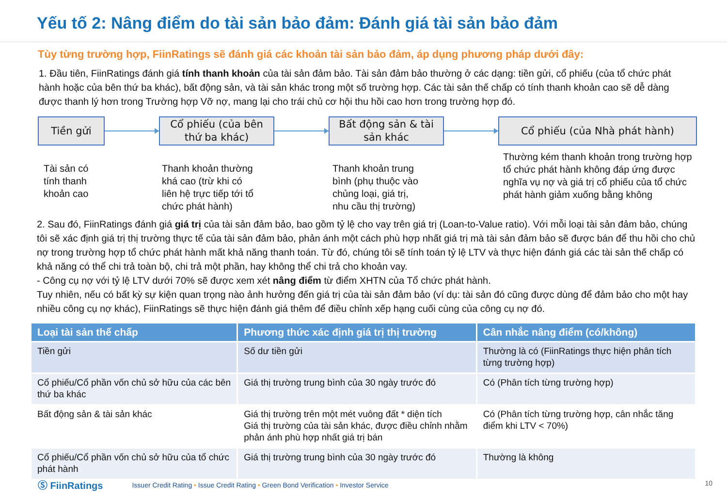Yếu tố 2: Nâng điểm do tài sản bảo đảm: Đánh giá tài sản bảo đảm
Tùy từng trường hợp, FiinRatings sẽ đánh giá các khoản tài sản bảo đảm, áp dụng phương pháp dưới đây:
1. Đầu tiên, FiinRatings đánh giá tính thanh khoản của tài sản đảm bảo. Tài sản đảm bảo thường ở các dạng: tiền gửi, cổ phiếu (của tổ chức phát hành hoặc của bên thứ ba khác), bất động sản, và tài sản khác trong một số trường hợp. Các tài sản thế chấp có tính thanh khoản cao sẽ dễ dàng được thanh lý hơn trong Trường hợp Vỡ nợ, mang lại cho trái chủ cơ hội thu hồi cao hơn trong trường hợp đó.
Tiền gửi
Cổ phiếu (của bên
thứ ba khác)
Bất động sản & tài
sản khác
Cổ phiếu (của Nhà phát hành)
Tài sản có
tính thanh
khoản cao
Thanh khoản thường
khá cao (trừ khi có
liên hệ trực tiếp tới tổ
chức phát hành)
Thanh khoản trung
bình (phụ thuộc vào
chủng loại, giá trị,
nhu cầu thị trường)
Thường kém thanh khoản trong trường hợp tổ chức phát hành không đáp ứng được nghĩa vụ nợ và giá trị cổ phiếu của tổ chức phát hành giảm xuống bằng không
2. Sau đó, FiinRatings đánh giá giá trị của tài sản đảm bảo, bao gồm tỷ lệ cho vay trên giá trị (Loan-to-Value ratio). Với mỗi loại tài sản đảm bảo, chúng tôi sẽ xác định giá trị thị trường thực tế của tài sản đảm bảo, phản ánh một cách phù hợp nhất giá trị mà tài sản đảm bảo sẽ được bán để thu hồi cho chủ nợ trong trường hợp tổ chức phát hành mất khả năng thanh toán. Từ đó, chúng tôi sẽ tính toán tỷ lệ LTV và thực hiện đánh giá các tài sản thế chấp có khả năng có thể chi trả toàn bộ, chi trả một phần, hay không thể chi trả cho khoản vay.
- Công cụ nợ với tỷ lệ LTV dưới 70% sẽ được xem xét nâng điểm từ điểm XHTN của Tổ chức phát hành.
Tuy nhiên, nếu có bất kỳ sự kiện quan trọng nào ảnh hưởng đến giá trị của tài sản đảm bảo (ví dụ: tài sản đó cũng được dùng để đảm bảo cho một hay nhiều công cụ nợ khác), FiinRatings sẽ thực hiện đánh giá thêm để điều chỉnh xếp hạng cuối cùng của công cụ nợ đó.
| Loại tài sản thế chấp | Phương thức xác định giá trị thị trường | Cân nhắc nâng điểm (có/không) |
| --- | --- | --- |
| Tiền gửi | Số dư tiền gửi | Thường là có (FiinRatings thực hiện phân tích từng trường hợp) |
| Cổ phiếu/Cổ phần vốn chủ sở hữu của các bên thứ ba khác | Giá thị trường trung bình của 30 ngày trước đó | Có (Phân tích từng trường hợp) |
| Bất động sản & tài sản khác | Giá thị trường trên một mét vuông đất * diện tích Giá thị trường của tài sản khác, được điều chỉnh nhằm phản ánh phù hợp nhất giá trị bán | Có (Phân tích từng trường hợp, cân nhắc tăng điểm khi LTV < 70%) |
| Cổ phiếu/Cổ phần vốn chủ sở hữu của tổ chức phát hành | Giá thị trường trung bình của 30 ngày trước đó | Thường là không |
Ⓢ FiinRatings Issuer Credit Rating • Issue Credit Rating • Green Bond Verification • Investor Service
10